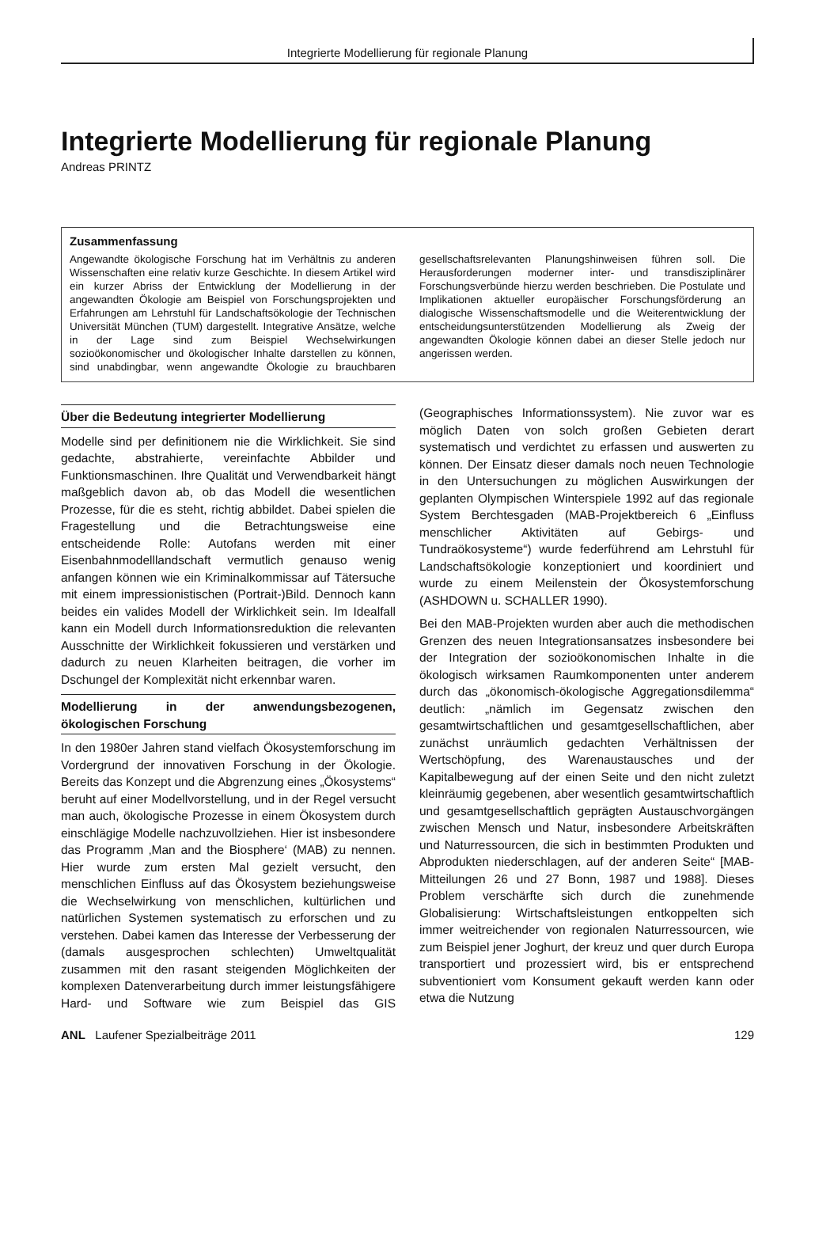Integrierte Modellierung für regionale Planung
Integrierte Modellierung für regionale Planung
Andreas PRINTZ
Zusammenfassung
Angewandte ökologische Forschung hat im Verhältnis zu anderen Wissenschaften eine relativ kurze Geschichte. In diesem Artikel wird ein kurzer Abriss der Entwicklung der Modellierung in der angewandten Ökologie am Beispiel von Forschungsprojekten und Erfahrungen am Lehrstuhl für Landschaftsökologie der Technischen Universität München (TUM) dargestellt. Integrative Ansätze, welche in der Lage sind zum Beispiel Wechselwirkungen sozioökonomischer und ökologischer Inhalte darstellen zu können, sind unabdingbar, wenn angewandte Ökologie zu brauchbaren gesellschaftsrelevanten Planungshinweisen führen soll. Die Herausforderungen moderner inter- und transdisziplinärer Forschungsverbünde hierzu werden beschrieben. Die Postulate und Implikationen aktueller europäischer Forschungsförderung an dialogische Wissenschaftsmodelle und die Weiterentwicklung der entscheidungsunterstützenden Modellierung als Zweig der angewandten Ökologie können dabei an dieser Stelle jedoch nur angerissen werden.
Über die Bedeutung integrierter Modellierung
Modelle sind per definitionem nie die Wirklichkeit. Sie sind gedachte, abstrahierte, vereinfachte Abbilder und Funktionsmaschinen. Ihre Qualität und Verwendbarkeit hängt maßgeblich davon ab, ob das Modell die wesentlichen Prozesse, für die es steht, richtig abbildet. Dabei spielen die Fragestellung und die Betrachtungsweise eine entscheidende Rolle: Autofans werden mit einer Eisenbahnmodelllandschaft vermutlich genauso wenig anfangen können wie ein Kriminalkommissar auf Tätersuche mit einem impressionistischen (Portrait-)Bild. Dennoch kann beides ein valides Modell der Wirklichkeit sein. Im Idealfall kann ein Modell durch Informationsreduktion die relevanten Ausschnitte der Wirklichkeit fokussieren und verstärken und dadurch zu neuen Klarheiten beitragen, die vorher im Dschungel der Komplexität nicht erkennbar waren.
Modellierung in der anwendungsbezogenen, ökologischen Forschung
In den 1980er Jahren stand vielfach Ökosystemforschung im Vordergrund der innovativen Forschung in der Ökologie. Bereits das Konzept und die Abgrenzung eines „Ökosystems“ beruht auf einer Modellvorstellung, und in der Regel versucht man auch, ökologische Prozesse in einem Ökosystem durch einschlägige Modelle nachzuvollziehen. Hier ist insbesondere das Programm ‚Man and the Biosphere‘ (MAB) zu nennen. Hier wurde zum ersten Mal gezielt versucht, den menschlichen Einfluss auf das Ökosystem beziehungsweise die Wechselwirkung von menschlichen, kultürlichen und natürlichen Systemen systematisch zu erforschen und zu verstehen. Dabei kamen das Interesse der Verbesserung der (damals ausgesprochen schlechten) Umweltqualität zusammen mit den rasant steigenden Möglichkeiten der komplexen Datenverarbeitung durch immer leistungsfähigere Hard- und Software wie zum Beispiel das GIS (Geographisches Informationssystem). Nie zuvor war es möglich Daten von solch großen Gebieten derart systematisch und verdichtet zu erfassen und auswerten zu können. Der Einsatz dieser damals noch neuen Technologie in den Untersuchungen zu möglichen Auswirkungen der geplanten Olympischen Winterspiele 1992 auf das regionale System Berchtesgaden (MAB-Projektbereich 6 „Einfluss menschlicher Aktivitäten auf Gebirgs- und Tundraökosysteme“) wurde federführend am Lehrstuhl für Landschaftsökologie konzeptioniert und koordiniert und wurde zu einem Meilenstein der Ökosystemforschung (ASHDOWN u. SCHALLER 1990).
Bei den MAB-Projekten wurden aber auch die methodischen Grenzen des neuen Integrationsansatzes insbesondere bei der Integration der sozioökonomischen Inhalte in die ökologisch wirksamen Raumkomponenten unter anderem durch das „ökonomisch-ökologische Aggregationsdilemma“ deutlich: „nämlich im Gegensatz zwischen den gesamtwirtschaftlichen und gesamtgesellschaftlichen, aber zunächst unräumlich gedachten Verhältnissen der Wertschöpfung, des Warenaustausches und der Kapitalbewegung auf der einen Seite und den nicht zuletzt kleinräumig gegebenen, aber wesentlich gesamtwirtschaftlich und gesamtgesellschaftlich geprägten Austauschvorgängen zwischen Mensch und Natur, insbesondere Arbeitskräften und Naturressourcen, die sich in bestimmten Produkten und Abprodukten niederschlagen, auf der anderen Seite“ [MAB-Mitteilungen 26 und 27 Bonn, 1987 und 1988]. Dieses Problem verschärfte sich durch die zunehmende Globalisierung: Wirtschaftsleistungen entkoppelten sich immer weitreichender von regionalen Naturressourcen, wie zum Beispiel jener Joghurt, der kreuz und quer durch Europa transportiert und prozessiert wird, bis er entsprechend subventioniert vom Konsument gekauft werden kann oder etwa die Nutzung
ANL Laufener Spezialbeiträge 2011 129